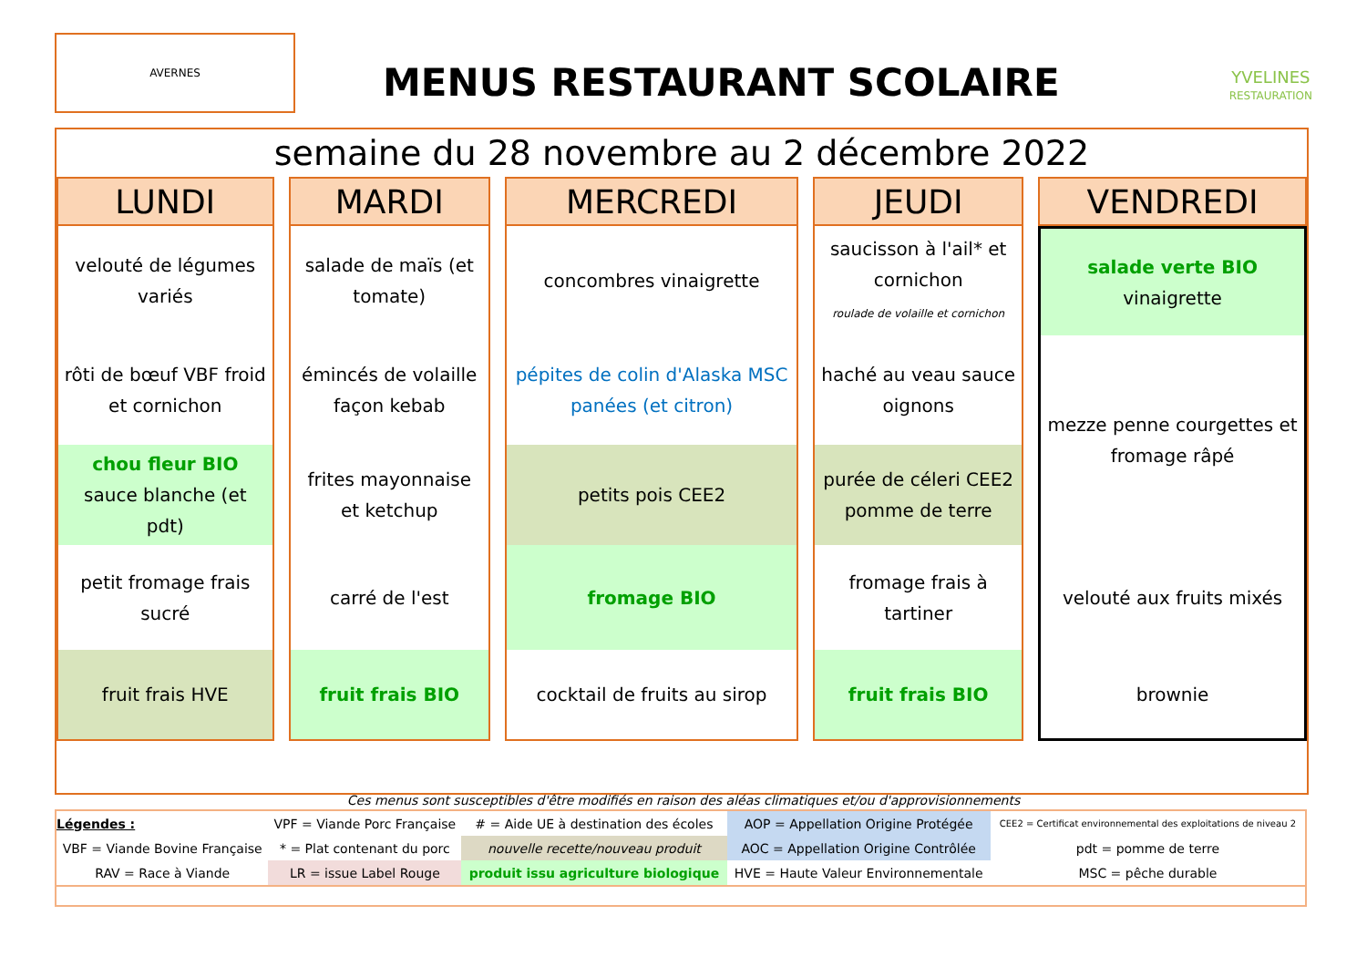AVERNES
MENUS RESTAURANT SCOLAIRE
YVELINES
RESTAURATION
semaine du 28 novembre au 2 décembre 2022
| LUNDI | MARDI | MERCREDI | JEUDI | VENDREDI |
| --- | --- | --- | --- | --- |
| velouté de légumes variés | salade de maïs (et tomate) | concombres vinaigrette | saucisson à l'ail* et cornichon roulade de volaille et cornichon | salade verte BIO vinaigrette |
| rôti de bœuf VBF froid et cornichon | émincés de volaille façon kebab | pépites de colin d'Alaska MSC panées (et citron) | haché au veau sauce oignons | mezze penne courgettes et fromage râpé |
| chou fleur BIO sauce blanche (et pdt) | frites mayonnaise et ketchup | petits pois CEE2 | purée de céleri CEE2 pomme de terre | |
| petit fromage frais sucré | carré de l'est | fromage BIO | fromage frais à tartiner | velouté aux fruits mixés |
| fruit frais HVE | fruit frais BIO | cocktail de fruits au sirop | fruit frais BIO | brownie |
Ces menus sont susceptibles d'être modifiés en raison des aléas climatiques et/ou d'approvisionnements
| Légendes : | VPF = Viande Porc Française | # = Aide UE à destination des écoles | AOP = Appellation Origine Protégée | CEE2 = Certificat environnemental des exploitations de niveau 2 |
| VBF = Viande Bovine Française | * = Plat contenant du porc | nouvelle recette/nouveau produit | AOC = Appellation Origine Contrôlée | pdt = pomme de terre |
| RAV = Race à Viande | LR = issue Label Rouge | produit issu agriculture biologique | HVE = Haute Valeur Environnementale | MSC = pêche durable |